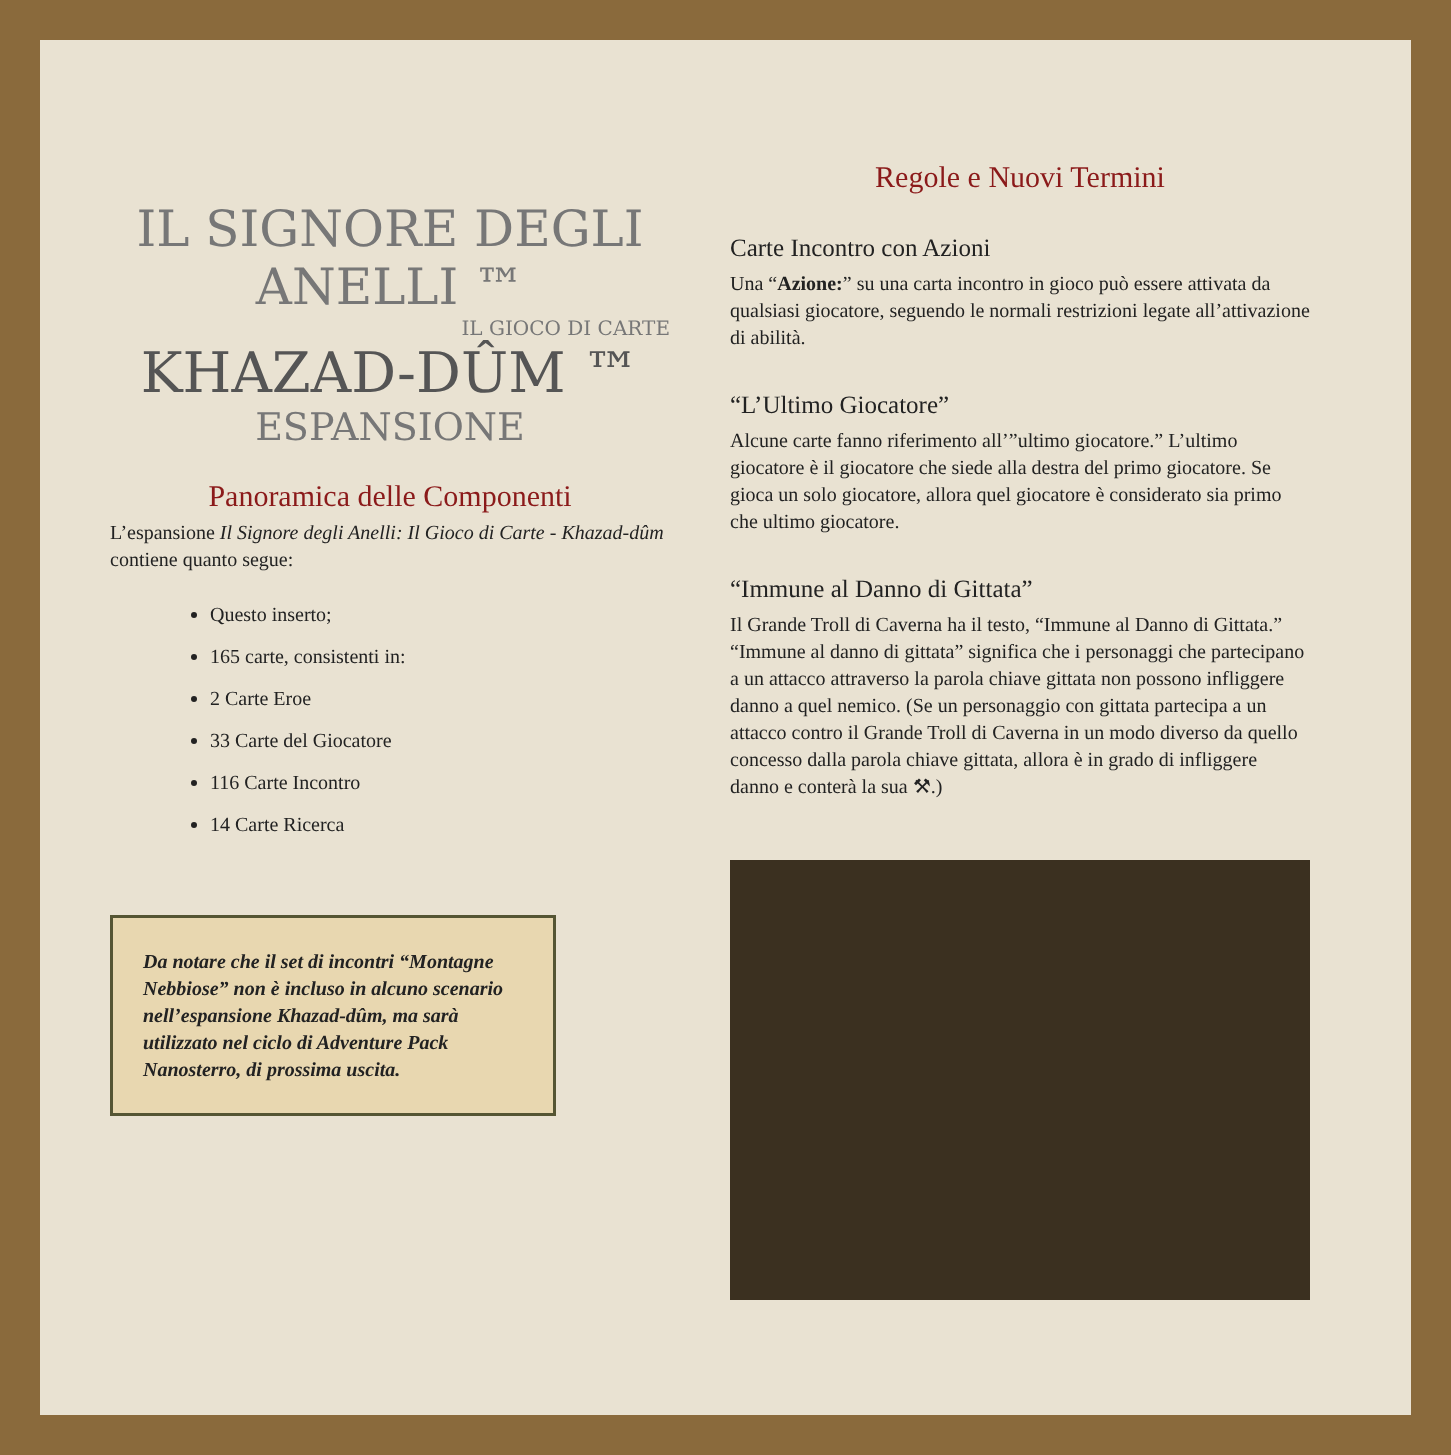IL SIGNORE DEGLI ANELLI ™
IL GIOCO DI CARTE
KHAZAD-DÛM ™
ESPANSIONE
Panoramica delle Componenti
L’espansione Il Signore degli Anelli: Il Gioco di Carte - Khazad-dûm contiene quanto segue:
Questo inserto;
165 carte, consistenti in:
2 Carte Eroe
33 Carte del Giocatore
116 Carte Incontro
14 Carte Ricerca
Da notare che il set di incontri “Montagne Nebbiose” non è incluso in alcuno scenario nell’espansione Khazad-dûm, ma sarà utilizzato nel ciclo di Adventure Pack Nanosterro, di prossima uscita.
Regole e Nuovi Termini
Carte Incontro con Azioni
Una “Azione:” su una carta incontro in gioco può essere attivata da qualsiasi giocatore, seguendo le normali restrizioni legate all’attivazione di abilità.
“L’Ultimo Giocatore”
Alcune carte fanno riferimento all’”ultimo giocatore.” L’ultimo giocatore è il giocatore che siede alla destra del primo giocatore. Se gioca un solo giocatore, allora quel giocatore è considerato sia primo che ultimo giocatore.
“Immune al Danno di Gittata”
Il Grande Troll di Caverna ha il testo, “Immune al Danno di Gittata.” “Immune al danno di gittata” significa che i personaggi che partecipano a un attacco attraverso la parola chiave gittata non possono infliggere danno a quel nemico. (Se un personaggio con gittata partecipa a un attacco contro il Grande Troll di Caverna in un modo diverso da quello concesso dalla parola chiave gittata, allora è in grado di infliggere danno e conterà la sua ⚒.)